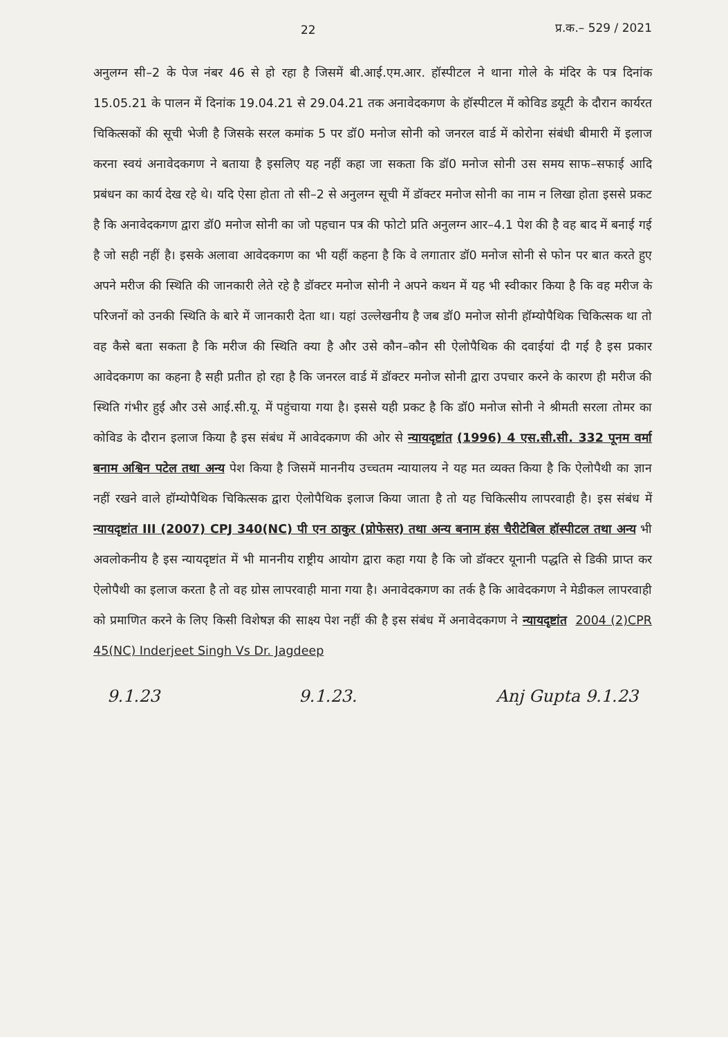22 प्र.क.– 529 / 2021
अनुलग्न सी–2 के पेज नंबर 46 से हो रहा है जिसमें बी.आई.एम.आर. हॉस्पीटल ने थाना गोले के मंदिर के पत्र दिनांक 15.05.21 के पालन में दिनांक 19.04.21 से 29.04.21 तक अनावेदकगण के हॉस्पीटल में कोविड डयूटी के दौरान कार्यरत चिकित्सकों की सूची भेजी है जिसके सरल कमांक 5 पर डॉ0 मनोज सोनी को जनरल वार्ड में कोरोना संबंधी बीमारी में इलाज करना स्वयं अनावेदकगण ने बताया है इसलिए यह नहीं कहा जा सकता कि डॉ0 मनोज सोनी उस समय साफ–सफाई आदि प्रबंधन का कार्य देख रहे थे। यदि ऐसा होता तो सी–2 से अनुलग्न सूची में डॉक्टर मनोज सोनी का नाम न लिखा होता इससे प्रकट है कि अनावेदकगण द्वारा डॉ0 मनोज सोनी का जो पहचान पत्र की फोटो प्रति अनुलग्न आर–4.1 पेश की है वह बाद में बनाई गई है जो सही नहीं है। इसके अलावा आवेदकगण का भी यहीं कहना है कि वे लगातार डॉ0 मनोज सोनी से फोन पर बात करते हुए अपने मरीज की स्थिति की जानकारी लेते रहे है डॉक्टर मनोज सोनी ने अपने कथन में यह भी स्वीकार किया है कि वह मरीज के परिजनों को उनकी स्थिति के बारे में जानकारी देता था। यहां उल्लेखनीय है जब डॉ0 मनोज सोनी हॉम्योपैथिक चिकित्सक था तो वह कैसे बता सकता है कि मरीज की स्थिति क्या है और उसे कौन–कौन सी ऐलोपैथिक की दवाईयां दी गई है इस प्रकार आवेदकगण का कहना है सही प्रतीत हो रहा है कि जनरल वार्ड में डॉक्टर मनोज सोनी द्वारा उपचार करने के कारण ही मरीज की स्थिति गंभीर हुई और उसे आई.सी.यू. में पहुंचाया गया है। इससे यही प्रकट है कि डॉ0 मनोज सोनी ने श्रीमती सरला तोमर का कोविड के दौरान इलाज किया है इस संबंध में आवेदकगण की ओर से न्यायदृष्टांत (1996) 4 एस.सी.सी. 332 पूनम वर्मा बनाम अश्विन पटेल तथा अन्य पेश किया है जिसमें माननीय उच्चतम न्यायालय ने यह मत व्यक्त किया है कि ऐलोपैथी का ज्ञान नहीं रखने वाले हॉम्योपैथिक चिकित्सक द्वारा ऐलोपैथिक इलाज किया जाता है तो यह चिकित्सीय लापरवाही है। इस संबंध में न्यायदृष्टांत III (2007) CPJ 340(NC) पी एन ठाकुर (प्रोफेसर) तथा अन्य बनाम हंस चैरीटेबिल हॉस्पीटल तथा अन्य भी अवलोकनीय है इस न्यायदृष्टांत में भी माननीय राष्ट्रीय आयोग द्वारा कहा गया है कि जो डॉक्टर यूनानी पद्धति से डिकी प्राप्त कर ऐलोपैथी का इलाज करता है तो वह ग्रोस लापरवाही माना गया है। अनावेदकगण का तर्क है कि आवेदकगण ने मेडीकल लापरवाही को प्रमाणित करने के लिए किसी विशेषज्ञ की साक्ष्य पेश नहीं की है इस संबंध में अनावेदकगण ने न्यायदृष्टांत 2004 (2)CPR 45(NC) Inderjeet Singh Vs Dr. Jagdeep
9.1.23 9.1.23. Anj Gupta 9.1.23